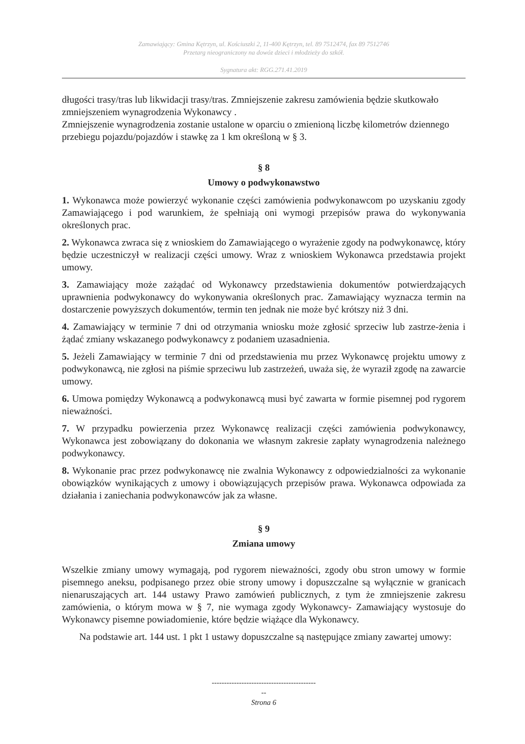Zamawiający: Gmina Kętrzyn, ul. Kościuszki 2, 11-400 Kętrzyn, tel. 89 7512474, fax 89 7512746
Przetarg nieograniczony na dowóz dzieci i młodzieży do szkół.
Sygnatura akt: RGG.271.41.2019
długości trasy/tras lub likwidacji trasy/tras. Zmniejszenie zakresu zamówienia będzie skutkowało zmniejszeniem wynagrodzenia Wykonawcy .
Zmniejszenie wynagrodzenia zostanie ustalone w oparciu o zmienioną liczbę kilometrów dziennego przebiegu pojazdu/pojazdów i stawkę za 1 km określoną w § 3.
§ 8
Umowy o podwykonawstwo
1. Wykonawca może powierzyć wykonanie części zamówienia podwykonawcom po uzyskaniu zgody Zamawiającego i pod warunkiem, że spełniają oni wymogi przepisów prawa do wykonywania określonych prac.
2. Wykonawca zwraca się z wnioskiem do Zamawiającego o wyrażenie zgody na podwykonawcę, który będzie uczestniczył w realizacji części umowy. Wraz z wnioskiem Wykonawca przedstawia projekt umowy.
3. Zamawiający może zażądać od Wykonawcy przedstawienia dokumentów potwierdzających uprawnienia podwykonawcy do wykonywania określonych prac. Zamawiający wyznacza termin na dostarczenie powyższych dokumentów, termin ten jednak nie może być krótszy niż 3 dni.
4. Zamawiający w terminie 7 dni od otrzymania wniosku może zgłosić sprzeciw lub zastrze-żenia i żądać zmiany wskazanego podwykonawcy z podaniem uzasadnienia.
5. Jeżeli Zamawiający w terminie 7 dni od przedstawienia mu przez Wykonawcę projektu umowy z podwykonawcą, nie zgłosi na piśmie sprzeciwu lub zastrzeżeń, uważa się, że wyraził zgodę na zawarcie umowy.
6. Umowa pomiędzy Wykonawcą a podwykonawcą musi być zawarta w formie pisemnej pod rygorem nieważności.
7. W przypadku powierzenia przez Wykonawcę realizacji części zamówienia podwykonawcy, Wykonawca jest zobowiązany do dokonania we własnym zakresie zapłaty wynagrodzenia należnego podwykonawcy.
8. Wykonanie prac przez podwykonawcę nie zwalnia Wykonawcy z odpowiedzialności za wykonanie obowiązków wynikających z umowy i obowiązujących przepisów prawa. Wykonawca odpowiada za działania i zaniechania podwykonawców jak za własne.
§ 9
Zmiana umowy
Wszelkie zmiany umowy wymagają, pod rygorem nieważności, zgody obu stron umowy w formie pisemnego aneksu, podpisanego przez obie strony umowy i dopuszczalne są wyłącznie w granicach nienaruszających art. 144 ustawy Prawo zamówień publicznych, z tym że zmniejszenie zakresu zamówienia, o którym mowa w § 7, nie wymaga zgody Wykonawcy- Zamawiający wystosuje do Wykonawcy pisemne powiadomienie, które będzie wiążące dla Wykonawcy.
Na podstawie art. 144 ust. 1 pkt 1 ustawy dopuszczalne są następujące zmiany zawartej umowy:
------------------------------------------
--
Strona 6